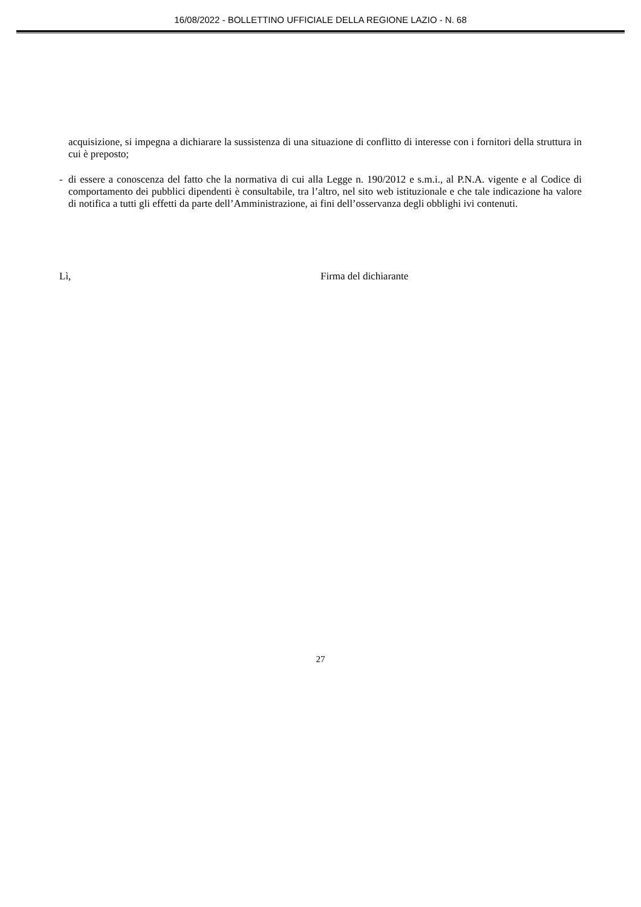16/08/2022 - BOLLETTINO UFFICIALE DELLA REGIONE LAZIO - N. 68
acquisizione, si impegna a dichiarare la sussistenza di una situazione di conflitto di interesse con i fornitori della struttura in cui è preposto;
- di essere a conoscenza del fatto che la normativa di cui alla Legge n. 190/2012 e s.m.i., al P.N.A. vigente e al Codice di comportamento dei pubblici dipendenti è consultabile, tra l’altro, nel sito web istituzionale e che tale indicazione ha valore di notifica a tutti gli effetti da parte dell’Amministrazione, ai fini dell’osservanza degli obblighi ivi contenuti.
Lì, Firma del dichiarante
27